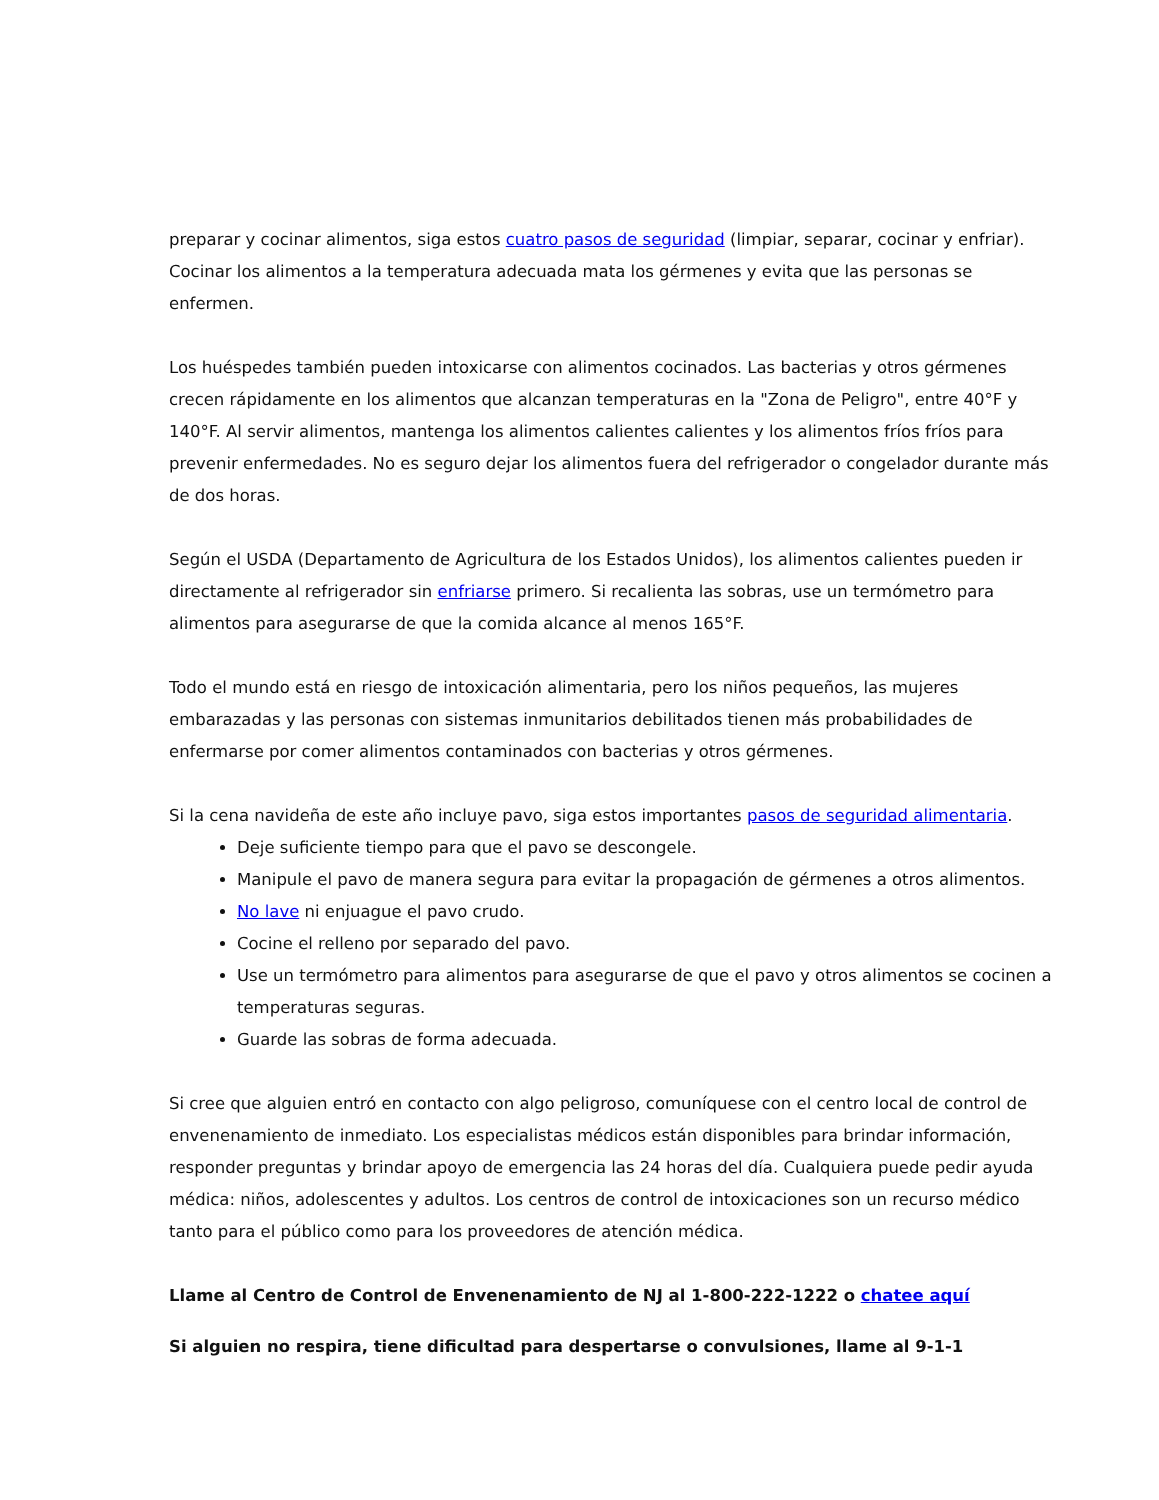preparar y cocinar alimentos, siga estos cuatro pasos de seguridad (limpiar, separar, cocinar y enfriar). Cocinar los alimentos a la temperatura adecuada mata los gérmenes y evita que las personas se enfermen.
Los huéspedes también pueden intoxicarse con alimentos cocinados. Las bacterias y otros gérmenes crecen rápidamente en los alimentos que alcanzan temperaturas en la "Zona de Peligro", entre 40°F y 140°F. Al servir alimentos, mantenga los alimentos calientes calientes y los alimentos fríos fríos para prevenir enfermedades. No es seguro dejar los alimentos fuera del refrigerador o congelador durante más de dos horas.
Según el USDA (Departamento de Agricultura de los Estados Unidos), los alimentos calientes pueden ir directamente al refrigerador sin enfriarse primero. Si recalienta las sobras, use un termómetro para alimentos para asegurarse de que la comida alcance al menos 165°F.
Todo el mundo está en riesgo de intoxicación alimentaria, pero los niños pequeños, las mujeres embarazadas y las personas con sistemas inmunitarios debilitados tienen más probabilidades de enfermarse por comer alimentos contaminados con bacterias y otros gérmenes.
Si la cena navideña de este año incluye pavo, siga estos importantes pasos de seguridad alimentaria.
Deje suficiente tiempo para que el pavo se descongele.
Manipule el pavo de manera segura para evitar la propagación de gérmenes a otros alimentos.
No lave ni enjuague el pavo crudo.
Cocine el relleno por separado del pavo.
Use un termómetro para alimentos para asegurarse de que el pavo y otros alimentos se cocinen a temperaturas seguras.
Guarde las sobras de forma adecuada.
Si cree que alguien entró en contacto con algo peligroso, comuníquese con el centro local de control de envenenamiento de inmediato. Los especialistas médicos están disponibles para brindar información, responder preguntas y brindar apoyo de emergencia las 24 horas del día. Cualquiera puede pedir ayuda médica: niños, adolescentes y adultos. Los centros de control de intoxicaciones son un recurso médico tanto para el público como para los proveedores de atención médica.
Llame al Centro de Control de Envenenamiento de NJ al 1-800-222-1222 o chatee aquí
Si alguien no respira, tiene dificultad para despertarse o convulsiones, llame al 9-1-1